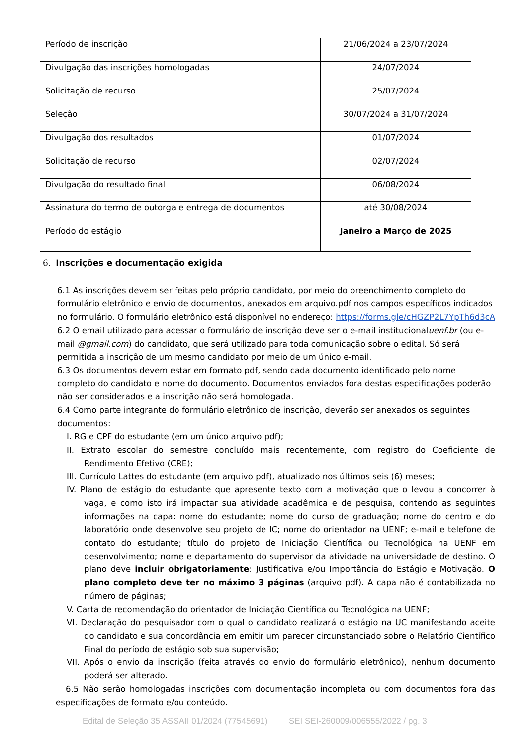| Período de inscrição | 21/06/2024 a 23/07/2024 |
| Divulgação das inscrições homologadas | 24/07/2024 |
| Solicitação de recurso | 25/07/2024 |
| Seleção | 30/07/2024 a 31/07/2024 |
| Divulgação dos resultados | 01/07/2024 |
| Solicitação de recurso | 02/07/2024 |
| Divulgação do resultado final | 06/08/2024 |
| Assinatura do termo de outorga e entrega de documentos | até 30/08/2024 |
| Período do estágio | Janeiro a Março de 2025 |
6. Inscrições e documentação exigida
6.1 As inscrições devem ser feitas pelo próprio candidato, por meio do preenchimento completo do formulário eletrônico e envio de documentos, anexados em arquivo.pdf nos campos específicos indicados no formulário. O formulário eletrônico está disponível no endereço: https://forms.gle/cHGZP2L7YpTh6d3cA
6.2 O email utilizado para acessar o formulário de inscrição deve ser o e-mail institucionaluenf.br (ou e-mail @gmail.com) do candidato, que será utilizado para toda comunicação sobre o edital. Só será permitida a inscrição de um mesmo candidato por meio de um único e-mail.
6.3 Os documentos devem estar em formato pdf, sendo cada documento identificado pelo nome completo do candidato e nome do documento. Documentos enviados fora destas especificações poderão não ser considerados e a inscrição não será homologada.
6.4 Como parte integrante do formulário eletrônico de inscrição, deverão ser anexados os seguintes documentos:
I. RG e CPF do estudante (em um único arquivo pdf);
II. Extrato escolar do semestre concluído mais recentemente, com registro do Coeficiente de Rendimento Efetivo (CRE);
III. Currículo Lattes do estudante (em arquivo pdf), atualizado nos últimos seis (6) meses;
IV. Plano de estágio do estudante que apresente texto com a motivação que o levou a concorrer à vaga, e como isto irá impactar sua atividade acadêmica e de pesquisa, contendo as seguintes informações na capa: nome do estudante; nome do curso de graduação; nome do centro e do laboratório onde desenvolve seu projeto de IC; nome do orientador na UENF; e-mail e telefone de contato do estudante; título do projeto de Iniciação Científica ou Tecnológica na UENF em desenvolvimento; nome e departamento do supervisor da atividade na universidade de destino. O plano deve incluir obrigatoriamente: Justificativa e/ou Importância do Estágio e Motivação. O plano completo deve ter no máximo 3 páginas (arquivo pdf). A capa não é contabilizada no número de páginas;
V. Carta de recomendação do orientador de Iniciação Científica ou Tecnológica na UENF;
VI. Declaração do pesquisador com o qual o candidato realizará o estágio na UC manifestando aceite do candidato e sua concordância em emitir um parecer circunstanciado sobre o Relatório Científico Final do período de estágio sob sua supervisão;
VII. Após o envio da inscrição (feita através do envio do formulário eletrônico), nenhum documento poderá ser alterado.
6.5 Não serão homologadas inscrições com documentação incompleta ou com documentos fora das especificações de formato e/ou conteúdo.
Edital de Seleção 35 ASSAII 01/2024 (77545691) SEI SEI-260009/006555/2022 / pg. 3